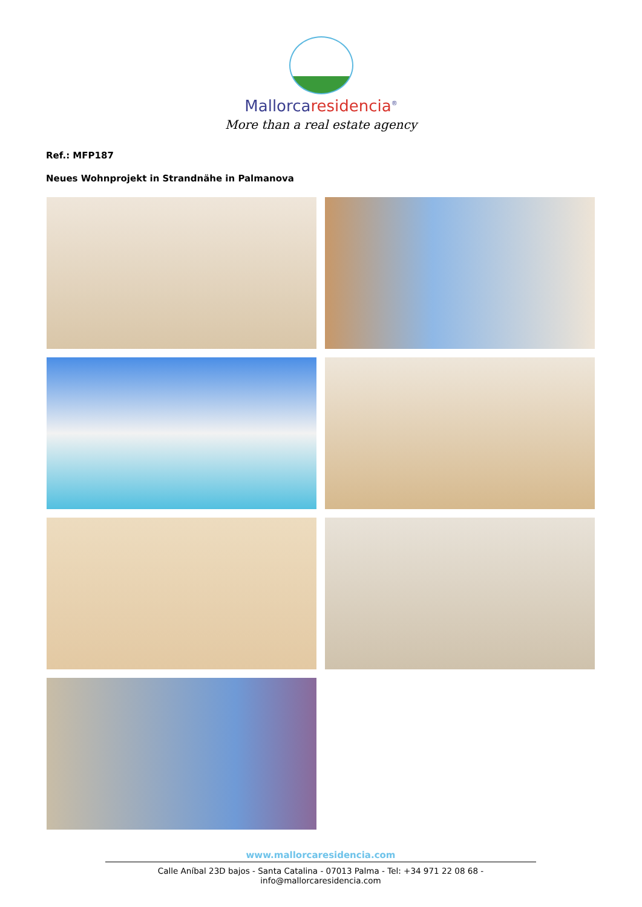Mallorcaresidencia<sup>®</sup>
More than a real estate agency
Ref.: MFP187
Neues Wohnprojekt in Strandnähe in Palmanova
www.mallorcaresidencia.com
Calle Aníbal 23D bajos - Santa Catalina - 07013 Palma - Tel: +34 971 22 08 68 - info@mallorcaresidencia.com